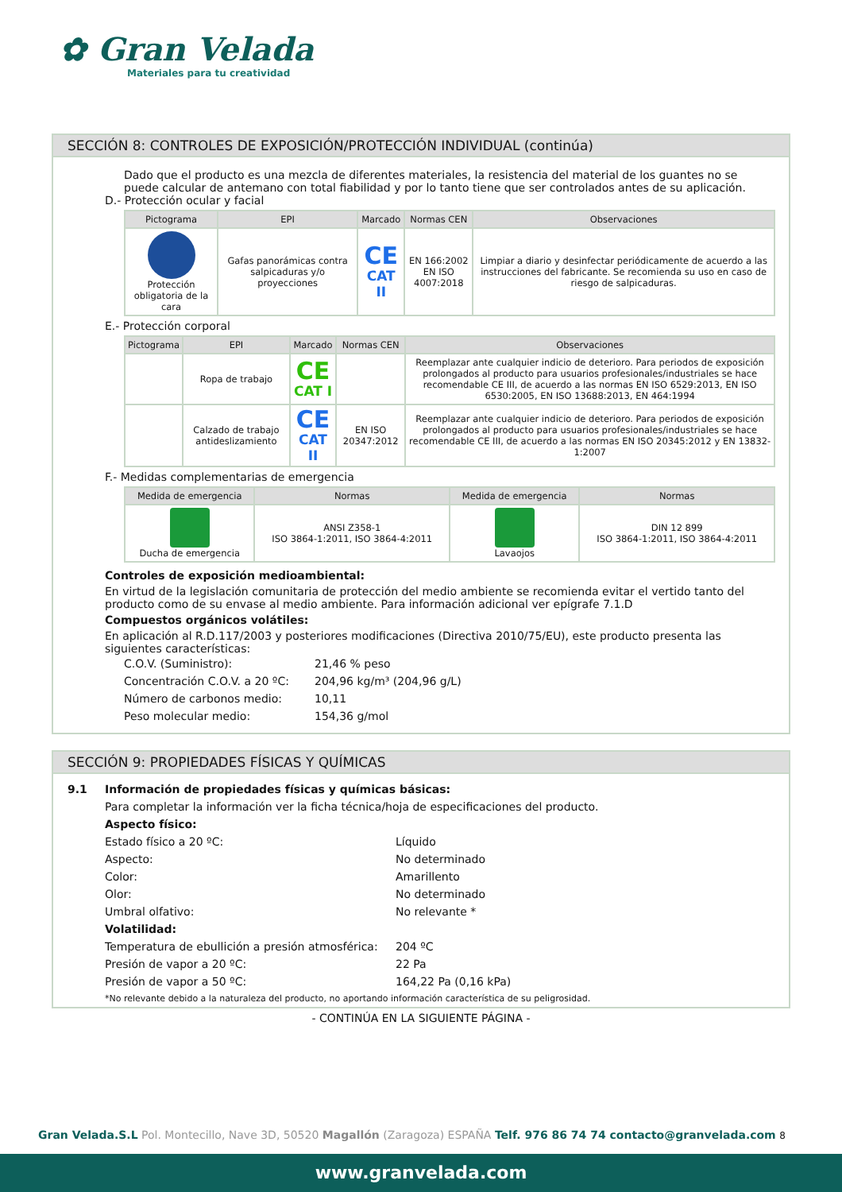✿ Gran Velada
Materiales para tu creatividad
SECCIÓN 8: CONTROLES DE EXPOSICIÓN/PROTECCIÓN INDIVIDUAL (continúa)
Dado que el producto es una mezcla de diferentes materiales, la resistencia del material de los guantes no se puede calcular de antemano con total fiabilidad y por lo tanto tiene que ser controlados antes de su aplicación.
D.- Protección ocular y facial
| Pictograma | EPI | Marcado | Normas CEN | Observaciones |
| --- | --- | --- | --- | --- |
| Protección obligatoria de la cara | Gafas panorámicas contra salpicaduras y/o proyecciones | CE CAT II | EN 166:2002 EN ISO 4007:2018 | Limpiar a diario y desinfectar periódicamente de acuerdo a las instrucciones del fabricante. Se recomienda su uso en caso de riesgo de salpicaduras. |
E.- Protección corporal
| Pictograma | EPI | Marcado | Normas CEN | Observaciones |
| --- | --- | --- | --- | --- |
| | Ropa de trabajo | CE CAT I | | Reemplazar ante cualquier indicio de deterioro. Para periodos de exposición prolongados al producto para usuarios profesionales/industriales se hace recomendable CE III, de acuerdo a las normas EN ISO 6529:2013, EN ISO 6530:2005, EN ISO 13688:2013, EN 464:1994 |
| | Calzado de trabajo antideslizamiento | CE CAT II | EN ISO 20347:2012 | Reemplazar ante cualquier indicio de deterioro. Para periodos de exposición prolongados al producto para usuarios profesionales/industriales se hace recomendable CE III, de acuerdo a las normas EN ISO 20345:2012 y EN 13832-1:2007 |
F.- Medidas complementarias de emergencia
| Medida de emergencia | Normas | Medida de emergencia | Normas |
| --- | --- | --- | --- |
| Ducha de emergencia | ANSI Z358-1 ISO 3864-1:2011, ISO 3864-4:2011 | Lavaojos | DIN 12 899 ISO 3864-1:2011, ISO 3864-4:2011 |
Controles de exposición medioambiental:
En virtud de la legislación comunitaria de protección del medio ambiente se recomienda evitar el vertido tanto del producto como de su envase al medio ambiente. Para información adicional ver epígrafe 7.1.D
Compuestos orgánicos volátiles:
En aplicación al R.D.117/2003 y posteriores modificaciones (Directiva 2010/75/EU), este producto presenta las siguientes características:
C.O.V. (Suministro): 21,46 % peso
Concentración C.O.V. a 20 ºC: 204,96 kg/m³ (204,96 g/L)
Número de carbonos medio: 10,11
Peso molecular medio: 154,36 g/mol
SECCIÓN 9: PROPIEDADES FÍSICAS Y QUÍMICAS
9.1 Información de propiedades físicas y químicas básicas:
Para completar la información ver la ficha técnica/hoja de especificaciones del producto.
Aspecto físico:
Estado físico a 20 ºC: Líquido
Aspecto: No determinado
Color: Amarillento
Olor: No determinado
Umbral olfativo: No relevante *
Volatilidad:
Temperatura de ebullición a presión atmosférica: 204 ºC
Presión de vapor a 20 ºC: 22 Pa
Presión de vapor a 50 ºC: 164,22 Pa (0,16 kPa)
*No relevante debido a la naturaleza del producto, no aportando información característica de su peligrosidad.
- CONTINÚA EN LA SIGUIENTE PÁGINA -
Gran Velada.S.L Pol. Montecillo, Nave 3D, 50520 Magallón (Zaragoza) ESPAÑA Telf. 976 86 74 74 contacto@granvelada.com 8
www.granvelada.com